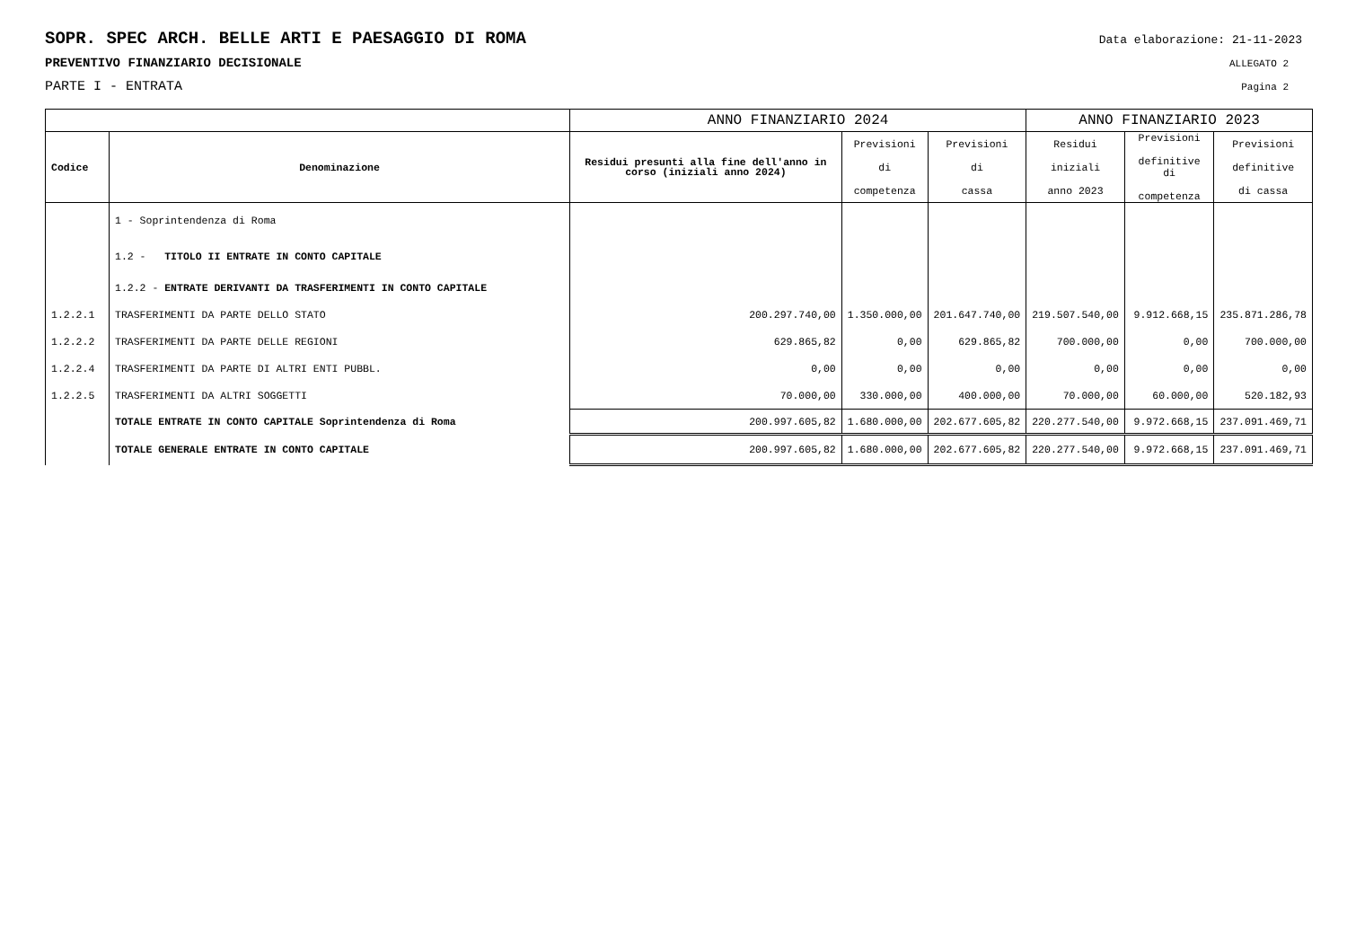SOPR. SPEC ARCH. BELLE ARTI E PAESAGGIO DI ROMA Data elaborazione: 21-11-2023
PREVENTIVO FINANZIARIO DECISIONALE ALLEGATO 2
PARTE I - ENTRATA Pagina 2
| | | ANNO FINANZIARIO 2024 | | | ANNO FINANZIARIO 2023 | | |
| --- | --- | --- | --- | --- | --- | --- | --- |
| Codice | Denominazione | Residui presunti alla fine dell'anno in corso (iniziali anno 2024) | Previsioni di competenza | Previsioni di cassa | Residui iniziali anno 2023 | Previsioni definitive di competenza | Previsioni definitive di cassa |
| | 1 - Soprintendenza di Roma | | | | | | |
| | 1.2 - TITOLO II ENTRATE IN CONTO CAPITALE | | | | | | |
| | 1.2.2 - ENTRATE DERIVANTI DA TRASFERIMENTI IN CONTO CAPITALE | | | | | | |
| 1.2.2.1 | TRASFERIMENTI DA PARTE DELLO STATO | 200.297.740,00 | 1.350.000,00 | 201.647.740,00 | 219.507.540,00 | 9.912.668,15 | 235.871.286,78 |
| 1.2.2.2 | TRASFERIMENTI DA PARTE DELLE REGIONI | 629.865,82 | 0,00 | 629.865,82 | 700.000,00 | 0,00 | 700.000,00 |
| 1.2.2.4 | TRASFERIMENTI DA PARTE DI ALTRI ENTI PUBBL. | 0,00 | 0,00 | 0,00 | 0,00 | 0,00 | 0,00 |
| 1.2.2.5 | TRASFERIMENTI DA ALTRI SOGGETTI | 70.000,00 | 330.000,00 | 400.000,00 | 70.000,00 | 60.000,00 | 520.182,93 |
| | TOTALE ENTRATE IN CONTO CAPITALE Soprintendenza di Roma | 200.997.605,82 | 1.680.000,00 | 202.677.605,82 | 220.277.540,00 | 9.972.668,15 | 237.091.469,71 |
| | TOTALE GENERALE ENTRATE IN CONTO CAPITALE | 200.997.605,82 | 1.680.000,00 | 202.677.605,82 | 220.277.540,00 | 9.972.668,15 | 237.091.469,71 |